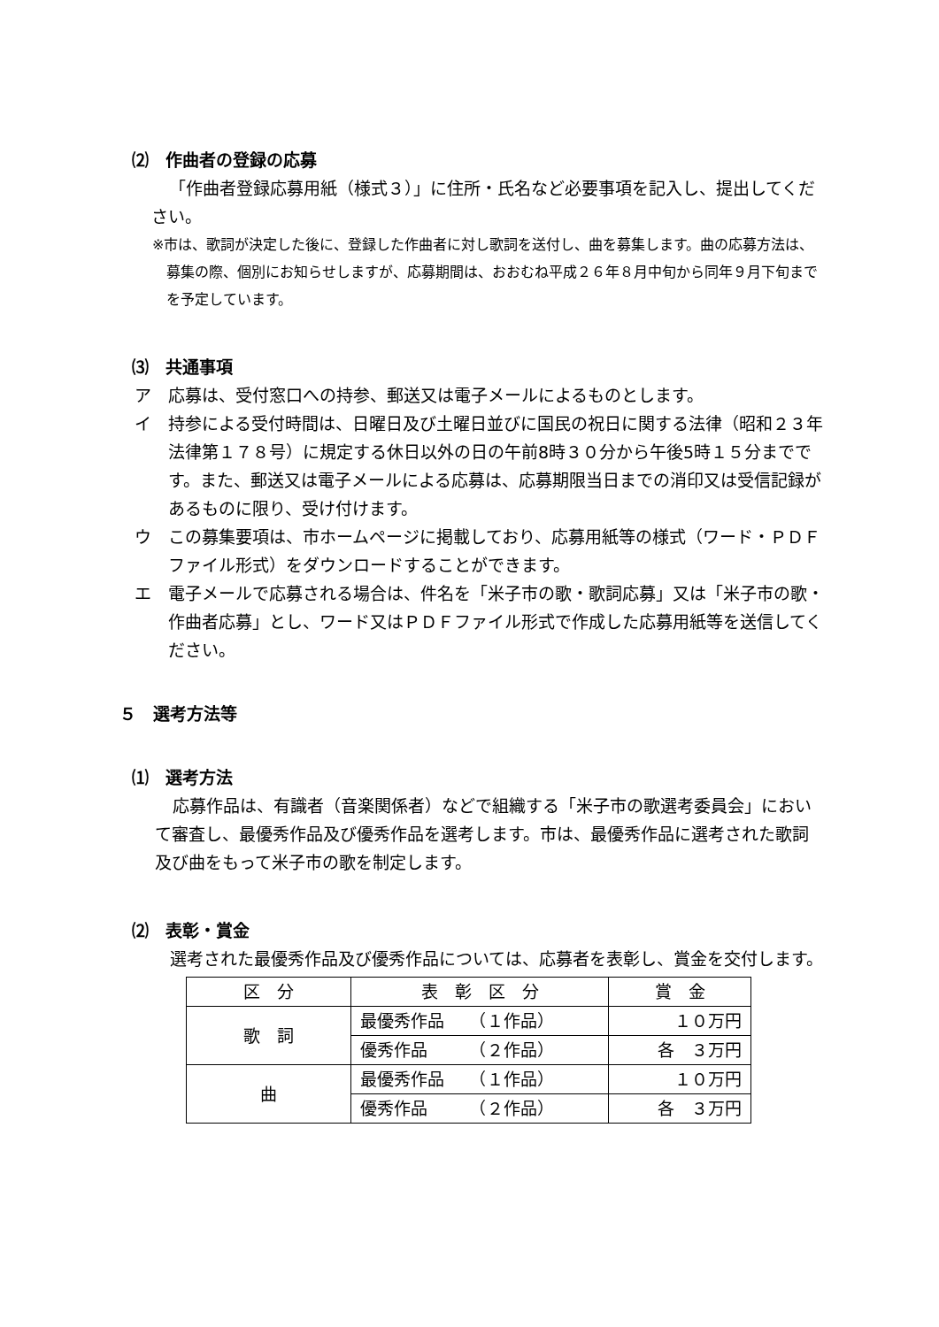⑵　作曲者の登録の応募
「作曲者登録応募用紙（様式３）」に住所・氏名など必要事項を記入し、提出してください。
※市は、歌詞が決定した後に、登録した作曲者に対し歌詞を送付し、曲を募集します。曲の応募方法は、募集の際、個別にお知らせしますが、応募期間は、おおむね平成２６年８月中旬から同年９月下旬までを予定しています。
⑶　共通事項
ア　応募は、受付窓口への持参、郵送又は電子メールによるものとします。
イ　持参による受付時間は、日曜日及び土曜日並びに国民の祝日に関する法律（昭和２３年法律第１７８号）に規定する休日以外の日の午前8時３０分から午後5時１５分までです。また、郵送又は電子メールによる応募は、応募期限当日までの消印又は受信記録があるものに限り、受け付けます。
ウ　この募集要項は、市ホームページに掲載しており、応募用紙等の様式（ワード・ＰＤＦファイル形式）をダウンロードすることができます。
エ　電子メールで応募される場合は、件名を「米子市の歌・歌詞応募」又は「米子市の歌・作曲者応募」とし、ワード又はＰＤＦファイル形式で作成した応募用紙等を送信してください。
５　選考方法等
⑴　選考方法
応募作品は、有識者（音楽関係者）などで組織する「米子市の歌選考委員会」において審査し、最優秀作品及び優秀作品を選考します。市は、最優秀作品に選考された歌詞及び曲をもって米子市の歌を制定します。
⑵　表彰・賞金
選考された最優秀作品及び優秀作品については、応募者を表彰し、賞金を交付します。
| 区 分 | 表 彰 区 分 | 賞 金 |
| 歌 詞 | 最優秀作品 （１作品） | １０万円 |
| | 優秀作品 （２作品） | 各 ３万円 |
| 曲 | 最優秀作品 （１作品） | １０万円 |
| | 優秀作品 （２作品） | 各 ３万円 |